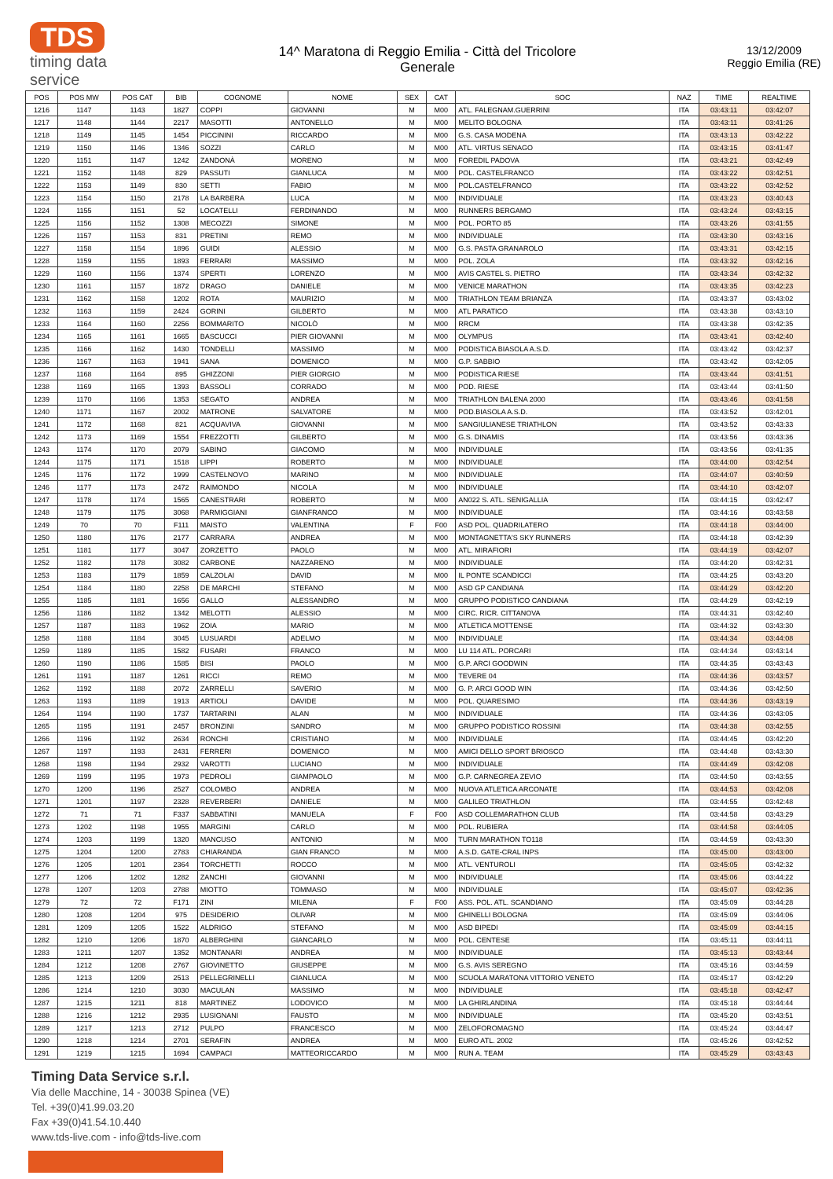TDS
timing data service
14^ Maratona di Reggio Emilia - Città del Tricolore
Generale
13/12/2009
Reggio Emilia (RE)
| POS | POS MW | POS CAT | BIB | COGNOME | NOME | SEX | CAT | SOC | NAZ | TIME | REALTIME |
| --- | --- | --- | --- | --- | --- | --- | --- | --- | --- | --- | --- |
| 1216 | 1147 | 1143 | 1827 | COPPI | GIOVANNI | M | M00 | ATL. FALEGNAM.GUERRINI | ITA | 03:43:11 | 03:42:07 |
| 1217 | 1148 | 1144 | 2217 | MASOTTI | ANTONELLO | M | M00 | MELITO BOLOGNA | ITA | 03:43:11 | 03:41:26 |
| 1218 | 1149 | 1145 | 1454 | PICCININI | RICCARDO | M | M00 | G.S. CASA MODENA | ITA | 03:43:13 | 03:42:22 |
| 1219 | 1150 | 1146 | 1346 | SOZZI | CARLO | M | M00 | ATL. VIRTUS SENAGO | ITA | 03:43:15 | 03:41:47 |
| 1220 | 1151 | 1147 | 1242 | ZANDONÀ | MORENO | M | M00 | FOREDIL PADOVA | ITA | 03:43:21 | 03:42:49 |
| 1221 | 1152 | 1148 | 829 | PASSUTI | GIANLUCA | M | M00 | POL. CASTELFRANCO | ITA | 03:43:22 | 03:42:51 |
| 1222 | 1153 | 1149 | 830 | SETTI | FABIO | M | M00 | POL.CASTELFRANCO | ITA | 03:43:22 | 03:42:52 |
| 1223 | 1154 | 1150 | 2178 | LA BARBERA | LUCA | M | M00 | INDIVIDUALE | ITA | 03:43:23 | 03:40:43 |
| 1224 | 1155 | 1151 | 52 | LOCATELLI | FERDINANDO | M | M00 | RUNNERS BERGAMO | ITA | 03:43:24 | 03:43:15 |
| 1225 | 1156 | 1152 | 1308 | MECOZZI | SIMONE | M | M00 | POL. PORTO 85 | ITA | 03:43:26 | 03:41:55 |
| 1226 | 1157 | 1153 | 831 | PRETINI | REMO | M | M00 | INDIVIDUALE | ITA | 03:43:30 | 03:43:16 |
| 1227 | 1158 | 1154 | 1896 | GUIDI | ALESSIO | M | M00 | G.S. PASTA GRANAROLO | ITA | 03:43:31 | 03:42:15 |
| 1228 | 1159 | 1155 | 1893 | FERRARI | MASSIMO | M | M00 | POL. ZOLA | ITA | 03:43:32 | 03:42:16 |
| 1229 | 1160 | 1156 | 1374 | SPERTI | LORENZO | M | M00 | AVIS CASTEL S. PIETRO | ITA | 03:43:34 | 03:42:32 |
| 1230 | 1161 | 1157 | 1872 | DRAGO | DANIELE | M | M00 | VENICE MARATHON | ITA | 03:43:35 | 03:42:23 |
| 1231 | 1162 | 1158 | 1202 | ROTA | MAURIZIO | M | M00 | TRIATHLON TEAM BRIANZA | ITA | 03:43:37 | 03:43:02 |
| 1232 | 1163 | 1159 | 2424 | GORINI | GILBERTO | M | M00 | ATL PARATICO | ITA | 03:43:38 | 03:43:10 |
| 1233 | 1164 | 1160 | 2256 | BOMMARITO | NICOLÒ | M | M00 | RRCM | ITA | 03:43:38 | 03:42:35 |
| 1234 | 1165 | 1161 | 1665 | BASCUCCI | PIER GIOVANNI | M | M00 | OLYMPUS | ITA | 03:43:41 | 03:42:40 |
| 1235 | 1166 | 1162 | 1430 | TONDELLI | MASSIMO | M | M00 | PODISTICA BIASOLA A.S.D. | ITA | 03:43:42 | 03:42:37 |
| 1236 | 1167 | 1163 | 1941 | SANA | DOMENICO | M | M00 | G.P. SABBIO | ITA | 03:43:42 | 03:42:05 |
| 1237 | 1168 | 1164 | 895 | GHIZZONI | PIER GIORGIO | M | M00 | PODISTICA RIESE | ITA | 03:43:44 | 03:41:51 |
| 1238 | 1169 | 1165 | 1393 | BASSOLI | CORRADO | M | M00 | POD. RIESE | ITA | 03:43:44 | 03:41:50 |
| 1239 | 1170 | 1166 | 1353 | SEGATO | ANDREA | M | M00 | TRIATHLON BALENA 2000 | ITA | 03:43:46 | 03:41:58 |
| 1240 | 1171 | 1167 | 2002 | MATRONE | SALVATORE | M | M00 | POD.BIASOLA A.S.D. | ITA | 03:43:52 | 03:42:01 |
| 1241 | 1172 | 1168 | 821 | ACQUAVIVA | GIOVANNI | M | M00 | SANGIULIANESE TRIATHLON | ITA | 03:43:52 | 03:43:33 |
| 1242 | 1173 | 1169 | 1554 | FREZZOTTI | GILBERTO | M | M00 | G.S. DINAMIS | ITA | 03:43:56 | 03:43:36 |
| 1243 | 1174 | 1170 | 2079 | SABINO | GIACOMO | M | M00 | INDIVIDUALE | ITA | 03:43:56 | 03:41:35 |
| 1244 | 1175 | 1171 | 1518 | LIPPI | ROBERTO | M | M00 | INDIVIDUALE | ITA | 03:44:00 | 03:42:54 |
| 1245 | 1176 | 1172 | 1999 | CASTELNOVO | MARINO | M | M00 | INDIVIDUALE | ITA | 03:44:07 | 03:40:59 |
| 1246 | 1177 | 1173 | 2472 | RAIMONDO | NICOLA | M | M00 | INDIVIDUALE | ITA | 03:44:10 | 03:42:07 |
| 1247 | 1178 | 1174 | 1565 | CANESTRARI | ROBERTO | M | M00 | AN022 S. ATL. SENIGALLIA | ITA | 03:44:15 | 03:42:47 |
| 1248 | 1179 | 1175 | 3068 | PARMIGGIANI | GIANFRANCO | M | M00 | INDIVIDUALE | ITA | 03:44:16 | 03:43:58 |
| 1249 | 70 | 70 | F111 | MAISTO | VALENTINA | F | F00 | ASD POL. QUADRILATERO | ITA | 03:44:18 | 03:44:00 |
| 1250 | 1180 | 1176 | 2177 | CARRARA | ANDREA | M | M00 | MONTAGNETTA'S SKY RUNNERS | ITA | 03:44:18 | 03:42:39 |
| 1251 | 1181 | 1177 | 3047 | ZORZETTO | PAOLO | M | M00 | ATL. MIRAFIORI | ITA | 03:44:19 | 03:42:07 |
| 1252 | 1182 | 1178 | 3082 | CARBONE | NAZZARENO | M | M00 | INDIVIDUALE | ITA | 03:44:20 | 03:42:31 |
| 1253 | 1183 | 1179 | 1859 | CALZOLAI | DAVID | M | M00 | IL PONTE SCANDICCI | ITA | 03:44:25 | 03:43:20 |
| 1254 | 1184 | 1180 | 2258 | DE MARCHI | STEFANO | M | M00 | ASD GP CANDIANA | ITA | 03:44:29 | 03:42:20 |
| 1255 | 1185 | 1181 | 1656 | GALLO | ALESSANDRO | M | M00 | GRUPPO PODISTICO CANDIANA | ITA | 03:44:29 | 03:42:19 |
| 1256 | 1186 | 1182 | 1342 | MELOTTI | ALESSIO | M | M00 | CIRC. RICR. CITTANOVA | ITA | 03:44:31 | 03:42:40 |
| 1257 | 1187 | 1183 | 1962 | ZOIA | MARIO | M | M00 | ATLETICA MOTTENSE | ITA | 03:44:32 | 03:43:30 |
| 1258 | 1188 | 1184 | 3045 | LUSUARDI | ADELMO | M | M00 | INDIVIDUALE | ITA | 03:44:34 | 03:44:08 |
| 1259 | 1189 | 1185 | 1582 | FUSARI | FRANCO | M | M00 | LU 114 ATL. PORCARI | ITA | 03:44:34 | 03:43:14 |
| 1260 | 1190 | 1186 | 1585 | BISI | PAOLO | M | M00 | G.P. ARCI GOODWIN | ITA | 03:44:35 | 03:43:43 |
| 1261 | 1191 | 1187 | 1261 | RICCI | REMO | M | M00 | TEVERE 04 | ITA | 03:44:36 | 03:43:57 |
| 1262 | 1192 | 1188 | 2072 | ZARRELLI | SAVERIO | M | M00 | G. P. ARCI GOOD WIN | ITA | 03:44:36 | 03:42:50 |
| 1263 | 1193 | 1189 | 1913 | ARTIOLI | DAVIDE | M | M00 | POL. QUARESIMO | ITA | 03:44:36 | 03:43:19 |
| 1264 | 1194 | 1190 | 1737 | TARTARINI | ALAN | M | M00 | INDIVIDUALE | ITA | 03:44:36 | 03:43:05 |
| 1265 | 1195 | 1191 | 2457 | BRONZINI | SANDRO | M | M00 | GRUPPO PODISTICO ROSSINI | ITA | 03:44:38 | 03:42:55 |
| 1266 | 1196 | 1192 | 2634 | RONCHI | CRISTIANO | M | M00 | INDIVIDUALE | ITA | 03:44:45 | 03:42:20 |
| 1267 | 1197 | 1193 | 2431 | FERRERI | DOMENICO | M | M00 | AMICI DELLO SPORT BRIOSCO | ITA | 03:44:48 | 03:43:30 |
| 1268 | 1198 | 1194 | 2932 | VAROTTI | LUCIANO | M | M00 | INDIVIDUALE | ITA | 03:44:49 | 03:42:08 |
| 1269 | 1199 | 1195 | 1973 | PEDROLI | GIAMPAOLO | M | M00 | G.P. CARNEGREA ZEVIO | ITA | 03:44:50 | 03:43:55 |
| 1270 | 1200 | 1196 | 2527 | COLOMBO | ANDREA | M | M00 | NUOVA ATLETICA ARCONATE | ITA | 03:44:53 | 03:42:08 |
| 1271 | 1201 | 1197 | 2328 | REVERBERI | DANIELE | M | M00 | GALILEO TRIATHLON | ITA | 03:44:55 | 03:42:48 |
| 1272 | 71 | 71 | F337 | SABBATINI | MANUELA | F | F00 | ASD COLLEMARATHON CLUB | ITA | 03:44:58 | 03:43:29 |
| 1273 | 1202 | 1198 | 1955 | MARGINI | CARLO | M | M00 | POL. RUBIERA | ITA | 03:44:58 | 03:44:05 |
| 1274 | 1203 | 1199 | 1320 | MANCUSO | ANTONIO | M | M00 | TURN MARATHON TO118 | ITA | 03:44:59 | 03:43:30 |
| 1275 | 1204 | 1200 | 2783 | CHIARANDA | GIAN FRANCO | M | M00 | A.S.D. GATE-CRAL INPS | ITA | 03:45:00 | 03:43:00 |
| 1276 | 1205 | 1201 | 2364 | TORCHETTI | ROCCO | M | M00 | ATL. VENTUROLI | ITA | 03:45:05 | 03:42:32 |
| 1277 | 1206 | 1202 | 1282 | ZANCHI | GIOVANNI | M | M00 | INDIVIDUALE | ITA | 03:45:06 | 03:44:22 |
| 1278 | 1207 | 1203 | 2788 | MIOTTO | TOMMASO | M | M00 | INDIVIDUALE | ITA | 03:45:07 | 03:42:36 |
| 1279 | 72 | 72 | F171 | ZINI | MILENA | F | F00 | ASS. POL. ATL. SCANDIANO | ITA | 03:45:09 | 03:44:28 |
| 1280 | 1208 | 1204 | 975 | DESIDERIO | OLIVAR | M | M00 | GHINELLI BOLOGNA | ITA | 03:45:09 | 03:44:06 |
| 1281 | 1209 | 1205 | 1522 | ALDRIGO | STEFANO | M | M00 | ASD BIPEDI | ITA | 03:45:09 | 03:44:15 |
| 1282 | 1210 | 1206 | 1870 | ALBERGHINI | GIANCARLO | M | M00 | POL. CENTESE | ITA | 03:45:11 | 03:44:11 |
| 1283 | 1211 | 1207 | 1352 | MONTANARI | ANDREA | M | M00 | INDIVIDUALE | ITA | 03:45:13 | 03:43:44 |
| 1284 | 1212 | 1208 | 2767 | GIOVINETTO | GIUSEPPE | M | M00 | G.S. AVIS SEREGNO | ITA | 03:45:16 | 03:44:59 |
| 1285 | 1213 | 1209 | 2513 | PELLEGRINELLI | GIANLUCA | M | M00 | SCUOLA MARATONA VITTORIO VENETO | ITA | 03:45:17 | 03:42:29 |
| 1286 | 1214 | 1210 | 3030 | MACULAN | MASSIMO | M | M00 | INDIVIDUALE | ITA | 03:45:18 | 03:42:47 |
| 1287 | 1215 | 1211 | 818 | MARTINEZ | LODOVICO | M | M00 | LA GHIRLANDINA | ITA | 03:45:18 | 03:44:44 |
| 1288 | 1216 | 1212 | 2935 | LUSIGNANI | FAUSTO | M | M00 | INDIVIDUALE | ITA | 03:45:20 | 03:43:51 |
| 1289 | 1217 | 1213 | 2712 | PULPO | FRANCESCO | M | M00 | ZELOFOROMAGNO | ITA | 03:45:24 | 03:44:47 |
| 1290 | 1218 | 1214 | 2701 | SERAFIN | ANDREA | M | M00 | EURO ATL. 2002 | ITA | 03:45:26 | 03:42:52 |
| 1291 | 1219 | 1215 | 1694 | CAMPACI | MATTEORICCARDO | M | M00 | RUN A. TEAM | ITA | 03:45:29 | 03:43:43 |
Timing Data Service s.r.l.
Via delle Macchine, 14 - 30038 Spinea (VE)
Tel. +39(0)41.99.03.20
Fax +39(0)41.54.10.440
www.tds-live.com - info@tds-live.com